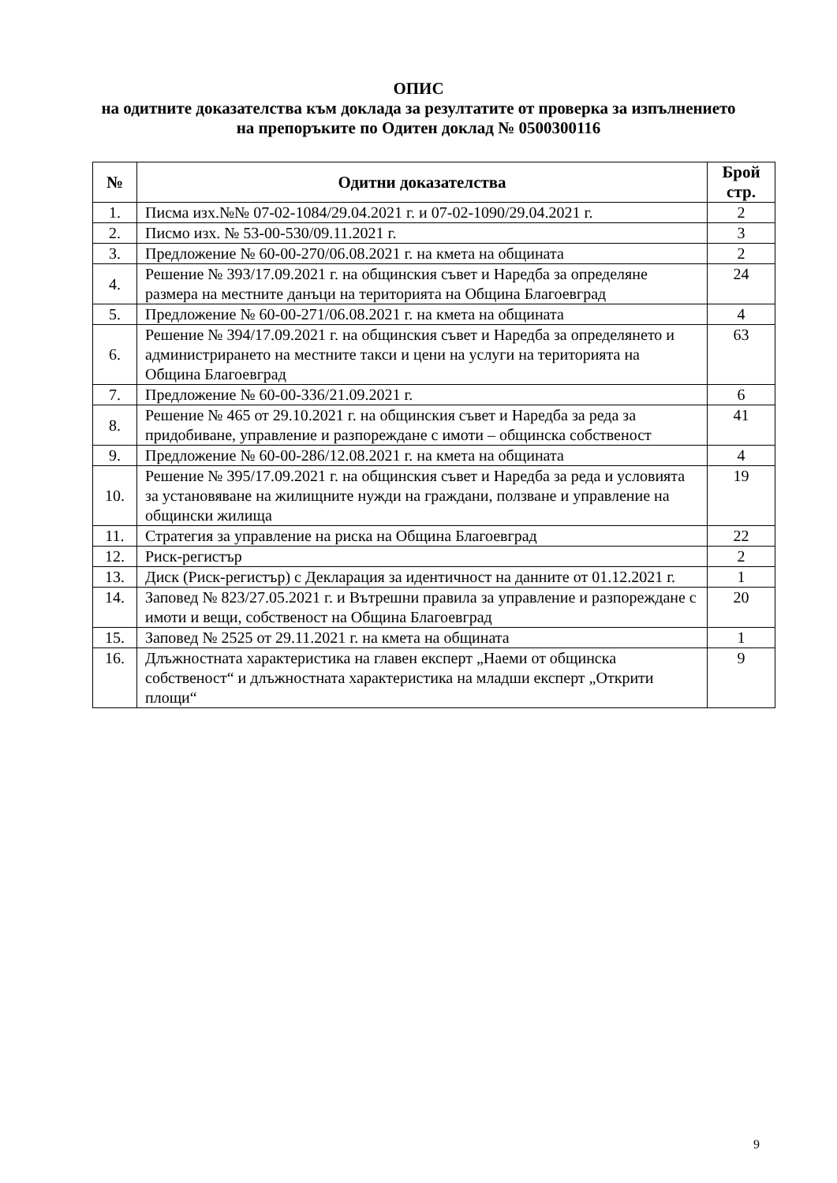ОПИС
на одитните доказателства към доклада за резултатите от проверка за изпълнението
на препоръките по Одитен доклад № 0500300116
| № | Одитни доказателства | Брой стр. |
| --- | --- | --- |
| 1. | Писма изх.№№ 07-02-1084/29.04.2021 г. и 07-02-1090/29.04.2021 г. | 2 |
| 2. | Писмо изх. № 53-00-530/09.11.2021 г. | 3 |
| 3. | Предложение № 60-00-270/06.08.2021 г. на кмета на общината | 2 |
| 4. | Решение № 393/17.09.2021 г. на общинския съвет и Наредба за определяне размера на местните данъци на територията на Община Благоевград | 24 |
| 5. | Предложение № 60-00-271/06.08.2021 г. на кмета на общината | 4 |
| 6. | Решение № 394/17.09.2021 г. на общинския съвет и Наредба за определянето и администрирането на местните такси и цени на услуги на територията на Община Благоевград | 63 |
| 7. | Предложение № 60-00-336/21.09.2021 г. | 6 |
| 8. | Решение № 465 от 29.10.2021 г. на общинския съвет и Наредба за реда за придобиване, управление и разпореждане с имоти – общинска собственост | 41 |
| 9. | Предложение № 60-00-286/12.08.2021 г. на кмета на общината | 4 |
| 10. | Решение № 395/17.09.2021 г. на общинския съвет и Наредба за реда и условията за установяване на жилищните нужди на граждани, ползване и управление на общински жилища | 19 |
| 11. | Стратегия за управление на риска на Община Благоевград | 22 |
| 12. | Риск-регистър | 2 |
| 13. | Диск (Риск-регистър) с Декларация за идентичност на данните от 01.12.2021 г. | 1 |
| 14. | Заповед № 823/27.05.2021 г. и Вътрешни правила за управление и разпореждане с имоти и вещи, собственост на Община Благоевград | 20 |
| 15. | Заповед № 2525 от 29.11.2021 г. на кмета на общината | 1 |
| 16. | Длъжностната характеристика на главен експерт „Наеми от общинска собственост“ и длъжностната характеристика на младши експерт „Открити площи“ | 9 |
9